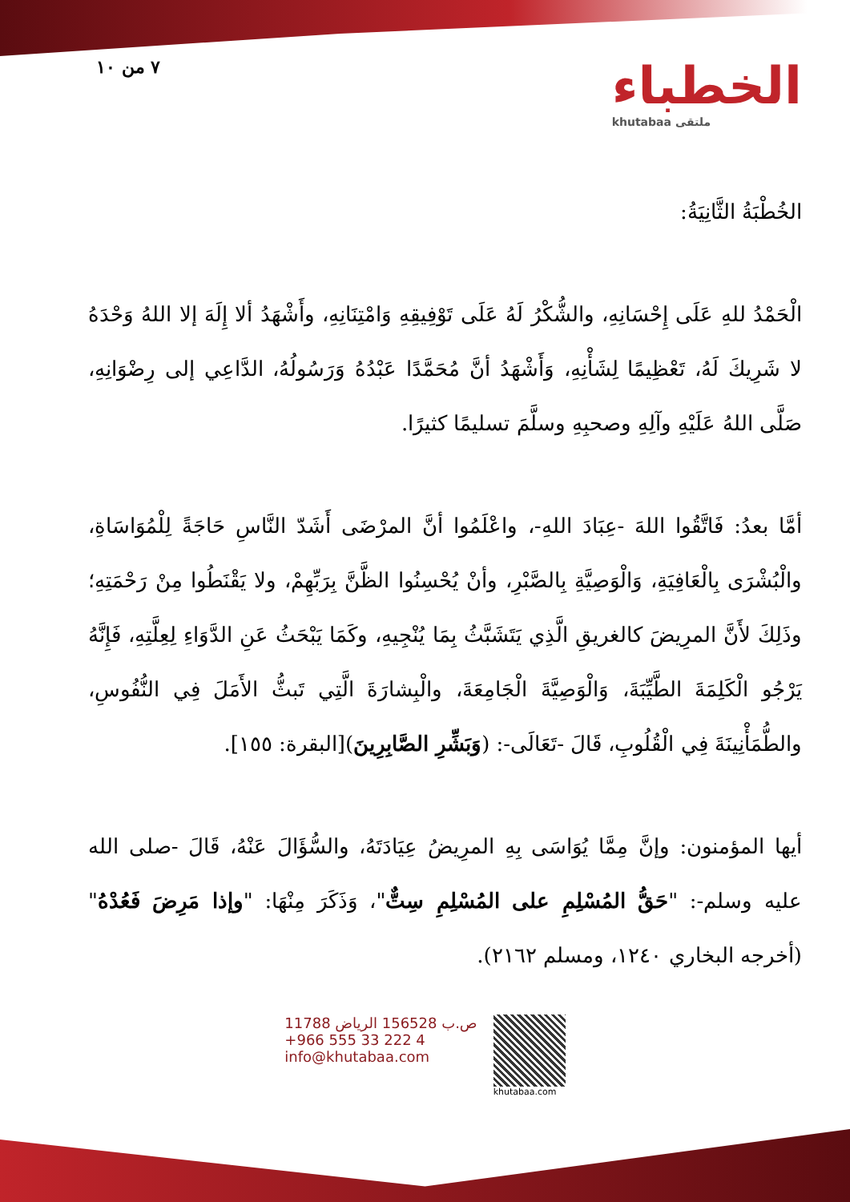٧ من ١٠
الخطباء
khutabaa ملتقى
الخُطْبَةُ الثَّانِيَةُ:
الْحَمْدُ للهِ عَلَى إِحْسَانِهِ، والشُّكْرُ لَهُ عَلَى تَوْفِيقِهِ وَامْتِنَانِهِ، وأَشْهَدُ ألا إِلَهَ إلا اللهُ وَحْدَهُ لا شَرِيكَ لَهُ، تَعْظِيمًا لِشَأْنِهِ، وَأَشْهَدُ أنَّ مُحَمَّدًا عَبْدُهُ وَرَسُولُهُ، الدَّاعِي إلى رِضْوَانِهِ، صَلَّى اللهُ عَلَيْهِ وآلِهِ وصحبِهِ وسلَّمَ تسليمًا كثيرًا.
أمَّا بعدُ: فَاتَّقُوا اللهَ -عِبَادَ اللهِ-، واعْلَمُوا أنَّ المرْضَى أَشَدّ النَّاسِ حَاجَةً لِلْمُوَاسَاةِ، والْبُشْرَى بِالْعَافِيَةِ، وَالْوَصِيَّةِ بِالصَّبْرِ، وأنْ يُحْسِنُوا الظَّنَّ بِرَبِّهِمْ، ولا يَقْنَطُوا مِنْ رَحْمَتِهِ؛ وذَلِكَ لأَنَّ المرِيضَ كالغريقِ الَّذِي يَتَشَبَّثُ بِمَا يُنْجِيهِ، وكَمَا يَبْحَثُ عَنِ الدَّوَاءِ لِعِلَّتِهِ، فَإِنَّهُ يَرْجُو الْكَلِمَةَ الطَّيِّبَةَ، وَالْوَصِيَّةَ الْجَامِعَةَ، والْبِشارَةَ الَّتِي تَبثُّ الأَمَلَ فِي النُّفُوسِ، والطُّمَأْنِينَةَ فِي الْقُلُوبِ، قَالَ -تَعَالَى-: (وَبَشِّرِ الصَّابِرِينَ)[البقرة: ١٥٥].
أيها المؤمنون: وإنَّ مِمَّا يُوَاسَى بِهِ المرِيضُ عِيَادَتَهُ، والسُّؤَالَ عَنْهُ، قَالَ -صلى الله عليه وسلم-: "حَقُّ المُسْلِمِ على المُسْلِمِ سِتٌّ"، وَذَكَرَ مِنْهَا: "وإذا مَرِضَ فَعُدْهُ"(أخرجه البخاري ١٢٤٠، ومسلم ٢١٦٢).
ص.ب 156528 الرياض 11788
+966 555 33 222 4
info@khutabaa.com
khutabaa.com